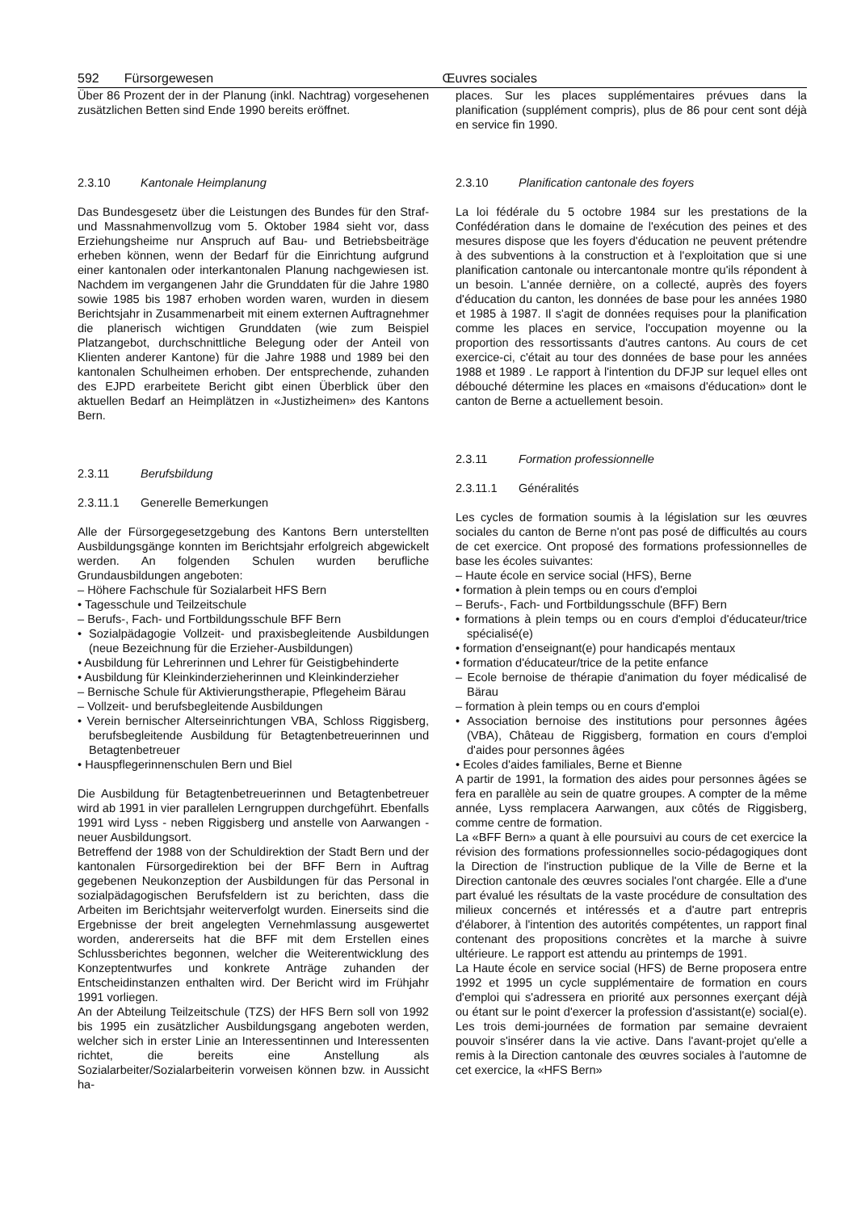592 Fürsorgewesen Œuvres sociales
Über 86 Prozent der in der Planung (inkl. Nachtrag) vorgesehenen zusätzlichen Betten sind Ende 1990 bereits eröffnet.
2.3.10 Kantonale Heimplanung
Das Bundesgesetz über die Leistungen des Bundes für den Straf- und Massnahmenvollzug vom 5. Oktober 1984 sieht vor, dass Erziehungsheime nur Anspruch auf Bau- und Betriebsbeiträge erheben können, wenn der Bedarf für die Einrichtung aufgrund einer kantonalen oder interkantonalen Planung nachgewiesen ist. Nachdem im vergangenen Jahr die Grunddaten für die Jahre 1980 sowie 1985 bis 1987 erhoben worden waren, wurden in diesem Berichtsjahr in Zusammenarbeit mit einem externen Auftragnehmer die planerisch wichtigen Grunddaten (wie zum Beispiel Platzangebot, durchschnittliche Belegung oder der Anteil von Klienten anderer Kantone) für die Jahre 1988 und 1989 bei den kantonalen Schulheimen erhoben. Der entsprechende, zuhanden des EJPD erarbeitete Bericht gibt einen Überblick über den aktuellen Bedarf an Heimplätzen in «Justizheimen» des Kantons Bern.
2.3.11 Berufsbildung
2.3.11.1 Generelle Bemerkungen
Alle der Fürsorgegesetzgebung des Kantons Bern unterstellten Ausbildungsgänge konnten im Berichtsjahr erfolgreich abgewickelt werden. An folgenden Schulen wurden berufliche Grundausbildungen angeboten:
– Höhere Fachschule für Sozialarbeit HFS Bern
• Tagesschule und Teilzeitschule
– Berufs-, Fach- und Fortbildungsschule BFF Bern
• Sozialpädagogie Vollzeit- und praxisbegleitende Ausbildungen (neue Bezeichnung für die Erzieher-Ausbildungen)
• Ausbildung für Lehrerinnen und Lehrer für Geistigbehinderte
• Ausbildung für Kleinkinderzieherinnen und Kleinkinderzieher
– Bernische Schule für Aktivierungstherapie, Pflegeheim Bärau
– Vollzeit- und berufsbegleitende Ausbildungen
• Verein bernischer Alterseinrichtungen VBA, Schloss Riggisberg, berufsbegleitende Ausbildung für Betagtenbetreuerinnen und Betagtenbetreuer
• Hauspflegerinnenschulen Bern und Biel
Die Ausbildung für Betagtenbetreuerinnen und Betagtenbetreuer wird ab 1991 in vier parallelen Lerngruppen durchgeführt. Ebenfalls 1991 wird Lyss - neben Riggisberg und anstelle von Aarwangen - neuer Ausbildungsort.
Betreffend der 1988 von der Schuldirektion der Stadt Bern und der kantonalen Fürsorgedirektion bei der BFF Bern in Auftrag gegebenen Neukonzeption der Ausbildungen für das Personal in sozialpädagogischen Berufsfeldern ist zu berichten, dass die Arbeiten im Berichtsjahr weiterverfolgt wurden. Einerseits sind die Ergebnisse der breit angelegten Vernehmlassung ausgewertet worden, andererseits hat die BFF mit dem Erstellen eines Schlussberichtes begonnen, welcher die Weiterentwicklung des Konzeptentwurfes und konkrete Anträge zuhanden der Entscheidinstanzen enthalten wird. Der Bericht wird im Frühjahr 1991 vorliegen.
An der Abteilung Teilzeitschule (TZS) der HFS Bern soll von 1992 bis 1995 ein zusätzlicher Ausbildungsgang angeboten werden, welcher sich in erster Linie an Interessentinnen und Interessenten richtet, die bereits eine Anstellung als Sozialarbeiter/Sozialarbeiterin vorweisen können bzw. in Aussicht ha-
places. Sur les places supplémentaires prévues dans la planification (supplément compris), plus de 86 pour cent sont déjà en service fin 1990.
2.3.10 Planification cantonale des foyers
La loi fédérale du 5 octobre 1984 sur les prestations de la Confédération dans le domaine de l'exécution des peines et des mesures dispose que les foyers d'éducation ne peuvent prétendre à des subventions à la construction et à l'exploitation que si une planification cantonale ou intercantonale montre qu'ils répondent à un besoin. L'année dernière, on a collecté, auprès des foyers d'éducation du canton, les données de base pour les années 1980 et 1985 à 1987. Il s'agit de données requises pour la planification comme les places en service, l'occupation moyenne ou la proportion des ressortissants d'autres cantons. Au cours de cet exercice-ci, c'était au tour des données de base pour les années 1988 et 1989 . Le rapport à l'intention du DFJP sur lequel elles ont débouché détermine les places en «maisons d'éducation» dont le canton de Berne a actuellement besoin.
2.3.11 Formation professionnelle
2.3.11.1 Généralités
Les cycles de formation soumis à la législation sur les œuvres sociales du canton de Berne n'ont pas posé de difficultés au cours de cet exercice. Ont proposé des formations professionnelles de base les écoles suivantes:
– Haute école en service social (HFS), Berne
• formation à plein temps ou en cours d'emploi
– Berufs-, Fach- und Fortbildungsschule (BFF) Bern
• formations à plein temps ou en cours d'emploi d'éducateur/trice spécialisé(e)
• formation d'enseignant(e) pour handicapés mentaux
• formation d'éducateur/trice de la petite enfance
– Ecole bernoise de thérapie d'animation du foyer médicalisé de Bärau
– formation à plein temps ou en cours d'emploi
• Association bernoise des institutions pour personnes âgées (VBA), Château de Riggisberg, formation en cours d'emploi d'aides pour personnes âgées
• Ecoles d'aides familiales, Berne et Bienne
A partir de 1991, la formation des aides pour personnes âgées se fera en parallèle au sein de quatre groupes. A compter de la même année, Lyss remplacera Aarwangen, aux côtés de Riggisberg, comme centre de formation.
La «BFF Bern» a quant à elle poursuivi au cours de cet exercice la révision des formations professionnelles socio-pédagogiques dont la Direction de l'instruction publique de la Ville de Berne et la Direction cantonale des œuvres sociales l'ont chargée. Elle a d'une part évalué les résultats de la vaste procédure de consultation des milieux concernés et intéressés et a d'autre part entrepris d'élaborer, à l'intention des autorités compétentes, un rapport final contenant des propositions concrètes et la marche à suivre ultérieure. Le rapport est attendu au printemps de 1991.
La Haute école en service social (HFS) de Berne proposera entre 1992 et 1995 un cycle supplémentaire de formation en cours d'emploi qui s'adressera en priorité aux personnes exerçant déjà ou étant sur le point d'exercer la profession d'assistant(e) social(e). Les trois demi-journées de formation par semaine devraient pouvoir s'insérer dans la vie active. Dans l'avant-projet qu'elle a remis à la Direction cantonale des œuvres sociales à l'automne de cet exercice, la «HFS Bern»